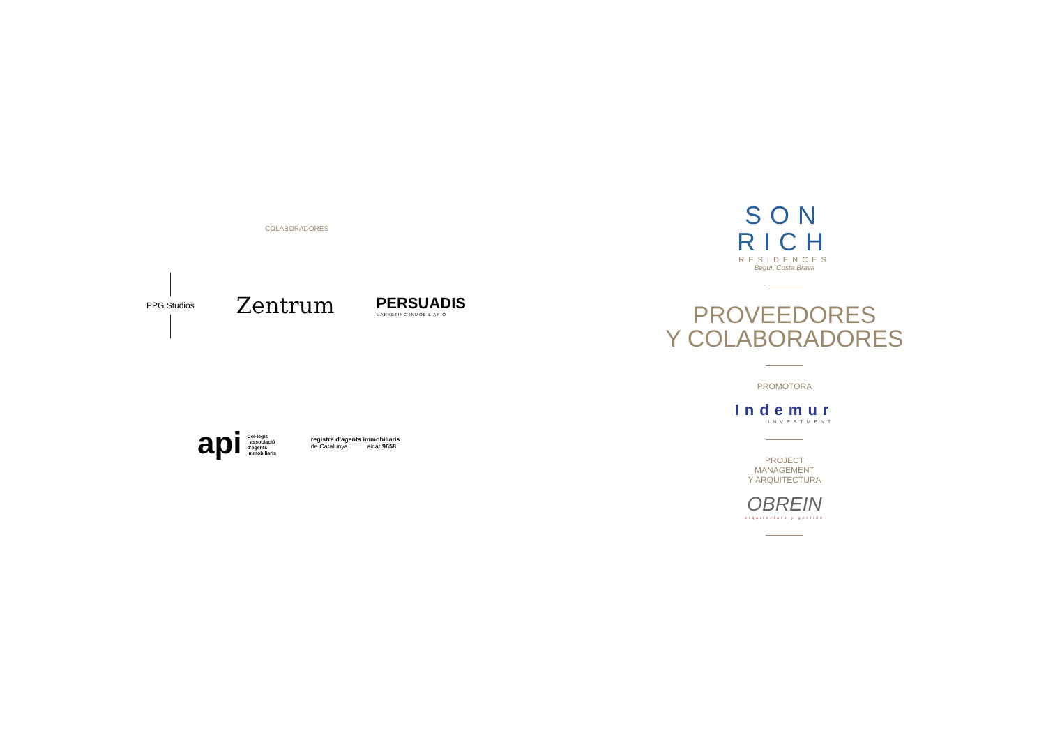COLABORADORES
PPG Studios
Zentrum
PERSUADIS
MARKETING INMOBILIARIO
api Col·legis
i associació
d'agents
immobiliaris
registre d'agents immobiliaris
de Catalunya aicat 9658
SON
RICH
RESIDENCES
Begur, Costa Brava
PROVEEDORES
Y COLABORADORES
PROMOTORA
Indemur
INVESTMENT
PROJECT
MANAGEMENT
Y ARQUITECTURA
OBREIN
arquitectura y gestión